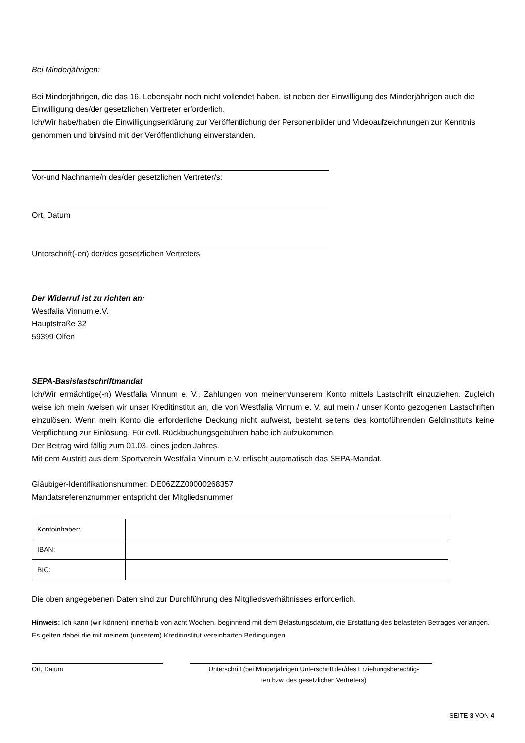Bei Minderjährigen:
Bei Minderjährigen, die das 16. Lebensjahr noch nicht vollendet haben, ist neben der Einwilligung des Minderjährigen auch die Einwilligung des/der gesetzlichen Vertreter erforderlich.
Ich/Wir habe/haben die Einwilligungserklärung zur Veröffentlichung der Personenbilder und Videoaufzeichnungen zur Kenntnis genommen und bin/sind mit der Veröffentlichung einverstanden.
Vor-und Nachname/n des/der gesetzlichen Vertreter/s:
Ort, Datum
Unterschrift(-en) der/des gesetzlichen Vertreters
Der Widerruf ist zu richten an:
Westfalia Vinnum e.V.
Hauptstraße 32
59399 Olfen
SEPA-Basislastschriftmandat
Ich/Wir ermächtige(-n) Westfalia Vinnum e. V., Zahlungen von meinem/unserem Konto mittels Lastschrift einzuziehen. Zugleich weise ich mein /weisen wir unser Kreditinstitut an, die von Westfalia Vinnum e. V. auf mein / unser Konto gezogenen Lastschriften einzulösen. Wenn mein Konto die erforderliche Deckung nicht aufweist, besteht seitens des kontoführenden Geldinstituts keine Verpflichtung zur Einlösung. Für evtl. Rückbuchungsgebühren habe ich aufzukommen.
Der Beitrag wird fällig zum 01.03. eines jeden Jahres.
Mit dem Austritt aus dem Sportverein Westfalia Vinnum e.V. erlischt automatisch das SEPA-Mandat.
Gläubiger-Identifikationsnummer: DE06ZZZ00000268357
Mandatsreferenznummer entspricht der Mitgliedsnummer
| Kontoinhaber: | |
| IBAN: | |
| BIC: | |
Die oben angegebenen Daten sind zur Durchführung des Mitgliedsverhältnisses erforderlich.
Hinweis: Ich kann (wir können) innerhalb von acht Wochen, beginnend mit dem Belastungsdatum, die Erstattung des belasteten Betrages verlangen. Es gelten dabei die mit meinem (unserem) Kreditinstitut vereinbarten Bedingungen.
Ort, Datum Unterschrift (bei Minderjährigen Unterschrift der/des Erziehungsberechtig-
ten bzw. des gesetzlichen Vertreters)
SEITE 3 VON 4